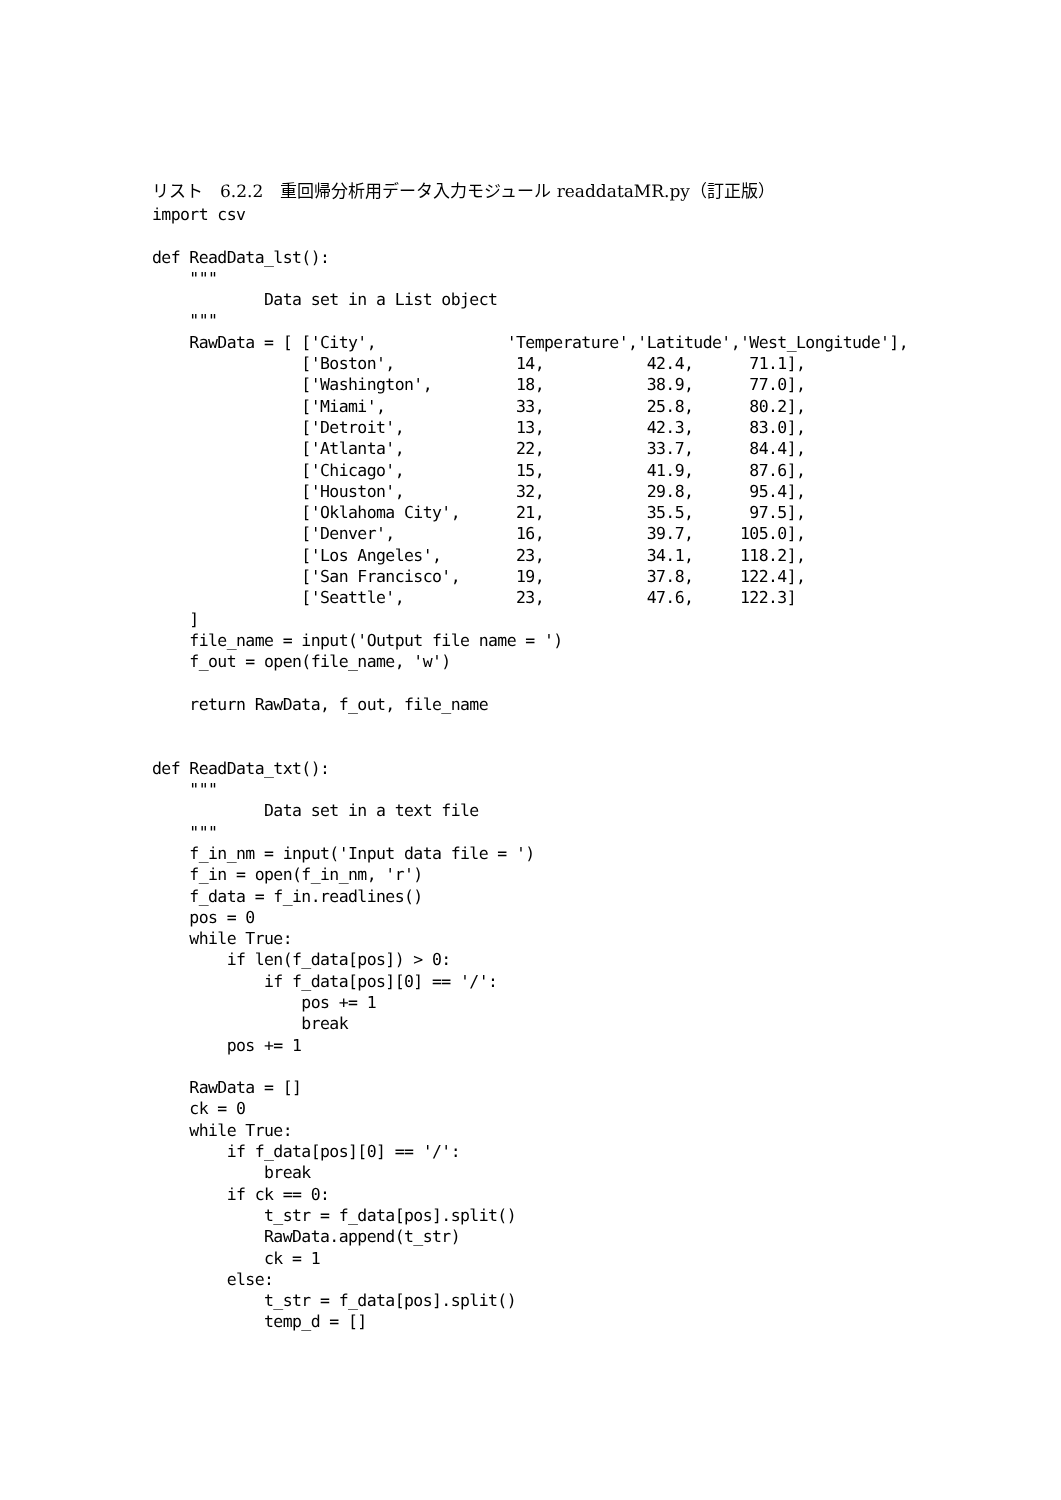リスト　6.2.2　重回帰分析用データ入力モジュール readdataMR.py（訂正版）
import csv

def ReadData_lst():
    """
            Data set in a List object
    """
    RawData = [ ['City',              'Temperature','Latitude','West_Longitude'],
                ['Boston',             14,           42.4,      71.1],
                ['Washington',         18,           38.9,      77.0],
                ['Miami',              33,           25.8,      80.2],
                ['Detroit',            13,           42.3,      83.0],
                ['Atlanta',            22,           33.7,      84.4],
                ['Chicago',            15,           41.9,      87.6],
                ['Houston',            32,           29.8,      95.4],
                ['Oklahoma City',      21,           35.5,      97.5],
                ['Denver',             16,           39.7,     105.0],
                ['Los Angeles',        23,           34.1,     118.2],
                ['San Francisco',      19,           37.8,     122.4],
                ['Seattle',            23,           47.6,     122.3]
    ]
    file_name = input('Output file name = ')
    f_out = open(file_name, 'w')

    return RawData, f_out, file_name


def ReadData_txt():
    """
            Data set in a text file
    """
    f_in_nm = input('Input data file = ')
    f_in = open(f_in_nm, 'r')
    f_data = f_in.readlines()
    pos = 0
    while True:
        if len(f_data[pos]) > 0:
            if f_data[pos][0] == '/':
                pos += 1
                break
        pos += 1

    RawData = []
    ck = 0
    while True:
        if f_data[pos][0] == '/':
            break
        if ck == 0:
            t_str = f_data[pos].split()
            RawData.append(t_str)
            ck = 1
        else:
            t_str = f_data[pos].split()
            temp_d = []